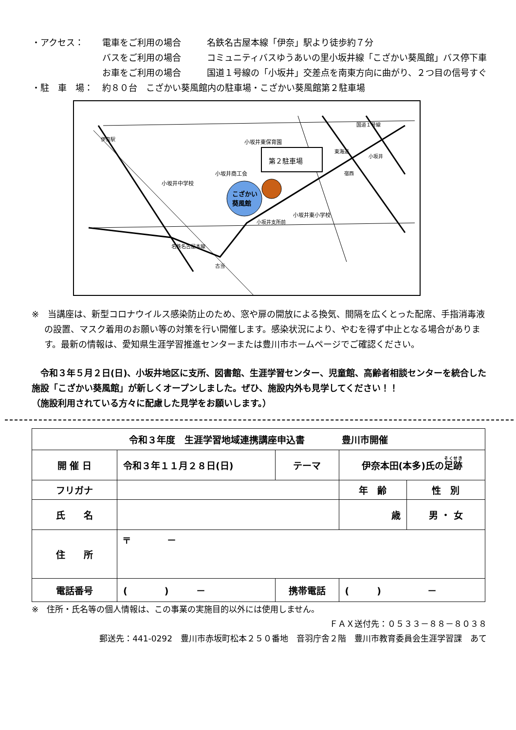・アクセス：
電車をご利用の場合
名鉄名古屋本線「伊奈」駅より徒歩約７分
バスをご利用の場合
コミュニティバスゆうあいの里小坂井線「こざかい葵風館」バス停下車
お車をご利用の場合
国道１号線の「小坂井」交差点を南東方向に曲がり、２つ目の信号すぐ
・駐　車　場：
約８０台　こざかい葵風館内の駐車場・こざかい葵風館第２駐車場
第２駐車場
こざかい
葵風館
小坂井東保育園
小坂井商工会
小坂井中学校
小坂井東小学校
小坂井支所前
古当
宿西
小坂井
国道１号線
東海道
伊奈駅
名鉄名古屋本線
※　当講座は、新型コロナウイルス感染防止のため、窓や扉の開放による換気、間隔を広くとった配席、手指消毒液の設置、マスク着用のお願い等の対策を行い開催します。感染状況により、やむを得ず中止となる場合があります。最新の情報は、愛知県生涯学習推進センターまたは豊川市ホームページでご確認ください。
　令和３年５月２日(日)、小坂井地区に支所、図書館、生涯学習センター、児童館、高齢者相談センターを統合した施設「こざかい葵風館」が新しくオープンしました。ぜひ、施設内外も見学してください！！
（施設利用されている方々に配慮した見学をお願いします。）
| 令和３年度 生涯学習地域連携講座申込書 豊川市開催 | | | | | |
| 開 催 日 | 令和３年１１月２８日(日) | | テーマ | 伊奈本田(本多)氏の 足跡 | |
| フリガナ | | | | 年 齢 | 性 別 |
| 氏 名 | | | | 歳 | 男 ・ 女 |
| 住 所 | 〒 － | | | | |
| 電話番号 | ( ) － | 携帯電話 | | ( ) － | |
※　住所・氏名等の個人情報は、この事業の実施目的以外には使用しません。
ＦＡＸ送付先：０５３３－８８－８０３８
郵送先：441-0292　豊川市赤坂町松本２５０番地　音羽庁舎２階　豊川市教育委員会生涯学習課　あて